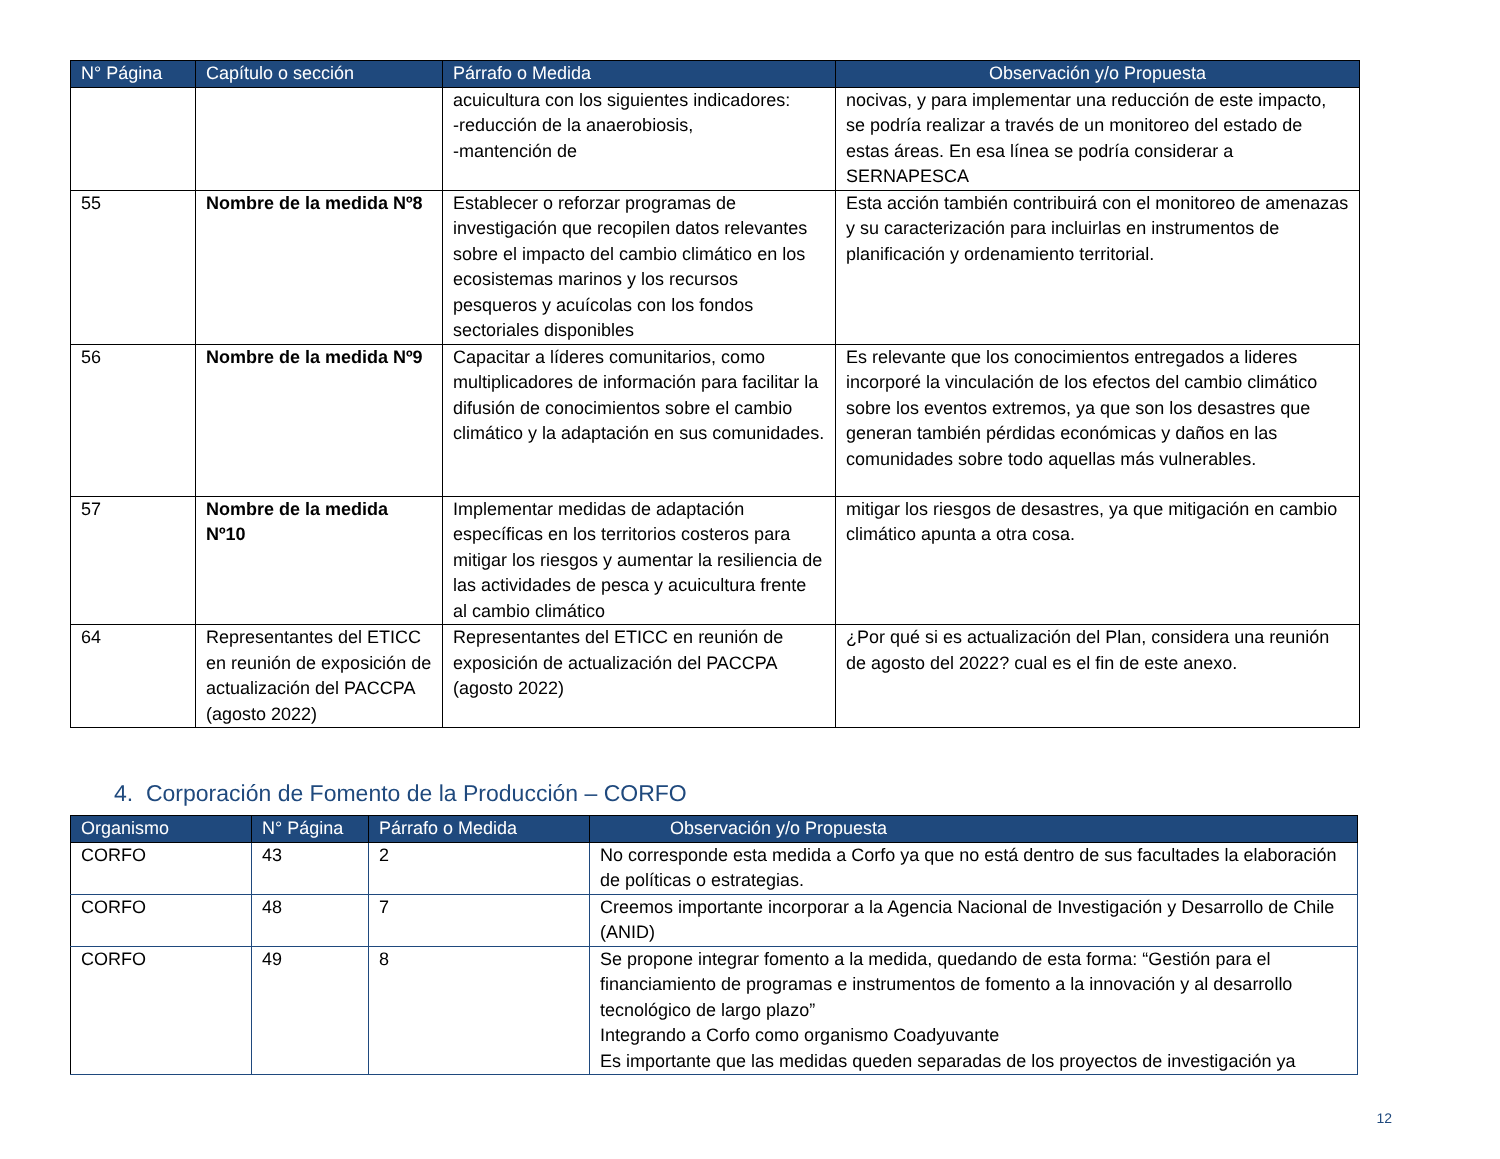| N° Página | Capítulo o sección | Párrafo o Medida | Observación y/o Propuesta |
| --- | --- | --- | --- |
| | | acuicultura con los siguientes indicadores: -reducción de la anaerobiosis, -mantención de | nocivas, y para implementar una reducción de este impacto, se podría realizar a través de un monitoreo del estado de estas áreas. En esa línea se podría considerar a SERNAPESCA |
| 55 | Nombre de la medida Nº8 | Establecer o reforzar programas de investigación que recopilen datos relevantes sobre el impacto del cambio climático en los ecosistemas marinos y los recursos pesqueros y acuícolas con los fondos sectoriales disponibles | Esta acción también contribuirá con el monitoreo de amenazas y su caracterización para incluirlas en instrumentos de planificación y ordenamiento territorial. |
| 56 | Nombre de la medida Nº9 | Capacitar a líderes comunitarios, como multiplicadores de información para facilitar la difusión de conocimientos sobre el cambio climático y la adaptación en sus comunidades. | Es relevante que los conocimientos entregados a lideres incorporé la vinculación de los efectos del cambio climático sobre los eventos extremos, ya que son los desastres que generan también pérdidas económicas y daños en las comunidades sobre todo aquellas más vulnerables. |
| 57 | Nombre de la medida Nº10 | Implementar medidas de adaptación específicas en los territorios costeros para mitigar los riesgos y aumentar la resiliencia de las actividades de pesca y acuicultura frente al cambio climático | mitigar los riesgos de desastres, ya que mitigación en cambio climático apunta a otra cosa. |
| 64 | Representantes del ETICC en reunión de exposición de actualización del PACCPA (agosto 2022) | Representantes del ETICC en reunión de exposición de actualización del PACCPA (agosto 2022) | ¿Por qué si es actualización del Plan, considera una reunión de agosto del 2022? cual es el fin de este anexo. |
4. Corporación de Fomento de la Producción – CORFO
| Organismo | N° Página | Párrafo o Medida | Observación y/o Propuesta |
| --- | --- | --- | --- |
| CORFO | 43 | 2 | No corresponde esta medida a Corfo ya que no está dentro de sus facultades la elaboración de políticas o estrategias. |
| CORFO | 48 | 7 | Creemos importante incorporar a la Agencia Nacional de Investigación y Desarrollo de Chile (ANID) |
| CORFO | 49 | 8 | Se propone integrar fomento a la medida, quedando de esta forma: “Gestión para el financiamiento de programas e instrumentos de fomento a la innovación y al desarrollo tecnológico de largo plazo” Integrando a Corfo como organismo Coadyuvante Es importante que las medidas queden separadas de los proyectos de investigación ya |
12